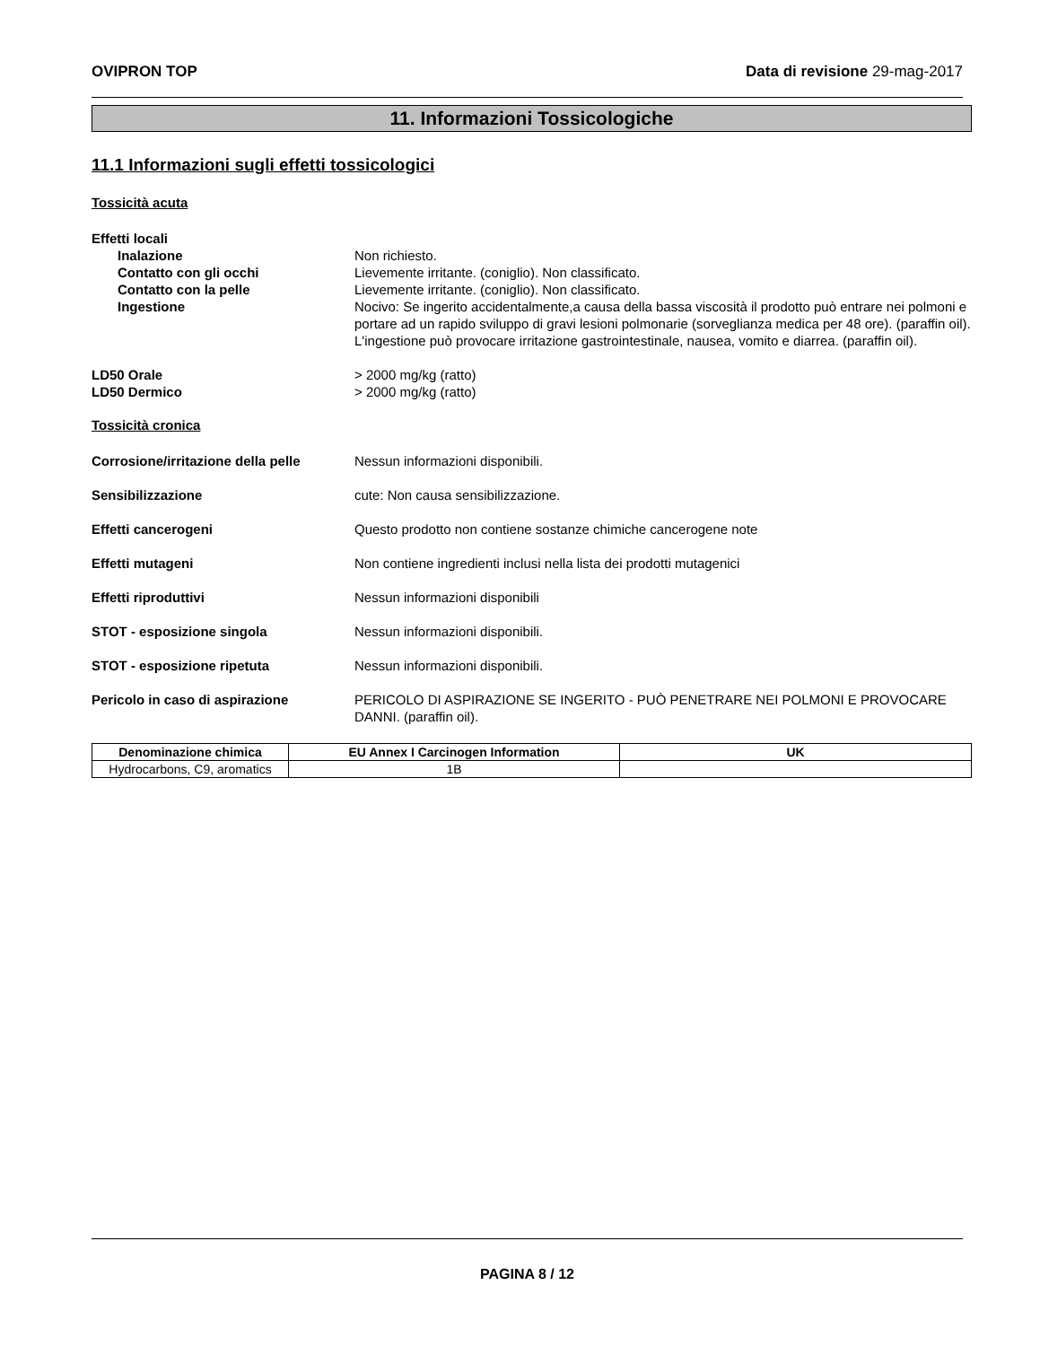OVIPRON TOP Data di revisione 29-mag-2017
11. Informazioni Tossicologiche
11.1 Informazioni sugli effetti tossicologici
Tossicità acuta
Effetti locali
Inalazione Non richiesto.
Contatto con gli occhi Lievemente irritante. (coniglio). Non classificato.
Contatto con la pelle Lievemente irritante. (coniglio). Non classificato.
Ingestione Nocivo: Se ingerito accidentalmente,a causa della bassa viscosità il prodotto può entrare nei polmoni e portare ad un rapido sviluppo di gravi lesioni polmonarie (sorveglianza medica per 48 ore). (paraffin oil).
L'ingestione può provocare irritazione gastrointestinale, nausea, vomito e diarrea. (paraffin oil).
LD50 Orale > 2000 mg/kg (ratto)
LD50 Dermico > 2000 mg/kg (ratto)
Tossicità cronica
Corrosione/irritazione della pelle
Nessun informazioni disponibili.
Sensibilizzazione cute: Non causa sensibilizzazione.
Effetti cancerogeni Questo prodotto non contiene sostanze chimiche cancerogene note
Effetti mutageni Non contiene ingredienti inclusi nella lista dei prodotti mutagenici
Effetti riproduttivi Nessun informazioni disponibili
STOT - esposizione singola Nessun informazioni disponibili.
STOT - esposizione ripetuta Nessun informazioni disponibili.
Pericolo in caso di aspirazione PERICOLO DI ASPIRAZIONE SE INGERITO - PUÒ PENETRARE NEI POLMONI E PROVOCARE DANNI. (paraffin oil).
| Denominazione chimica | EU Annex I Carcinogen Information | UK |
| --- | --- | --- |
| Hydrocarbons, C9, aromatics | 1B | |
PAGINA 8 / 12